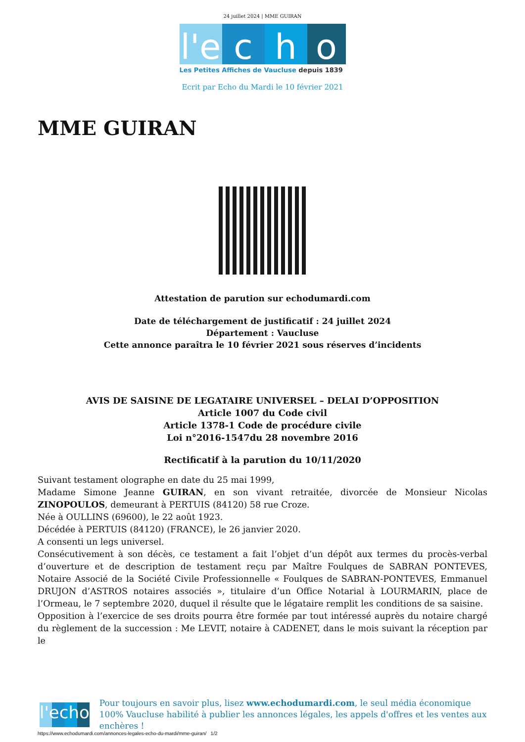24 juillet 2024 | MME GUIRAN
l'e
c h o
Les Petites Affiches de Vaucluse depuis 1839
Ecrit par Echo du Mardi le 10 février 2021
MME GUIRAN
Attestation de parution sur echodumardi.com
Date de téléchargement de justificatif : 24 juillet 2024
Département : Vaucluse
Cette annonce paraîtra le 10 février 2021 sous réserves d’incidents
AVIS DE SAISINE DE LEGATAIRE UNIVERSEL – DELAI D’OPPOSITION
Article 1007 du Code civil
Article 1378-1 Code de procédure civile
Loi n°2016-1547du 28 novembre 2016
Rectificatif à la parution du 10/11/2020
Suivant testament olographe en date du 25 mai 1999,
Madame Simone Jeanne GUIRAN, en son vivant retraitée, divorcée de Monsieur Nicolas ZINOPOULOS, demeurant à PERTUIS (84120) 58 rue Croze.
Née à OULLINS (69600), le 22 août 1923.
Décédée à PERTUIS (84120) (FRANCE), le 26 janvier 2020.
A consenti un legs universel.
Consécutivement à son décès, ce testament a fait l’objet d’un dépôt aux termes du procès-verbal d’ouverture et de description de testament reçu par Maître Foulques de SABRAN PONTEVES, Notaire Associé de la Société Civile Professionnelle « Foulques de SABRAN-PONTEVES, Emmanuel DRUJON d’ASTROS notaires associés », titulaire d’un Office Notarial à LOURMARIN, place de l’Ormeau, le 7 septembre 2020, duquel il résulte que le légataire remplit les conditions de sa saisine.
Opposition à l’exercice de ses droits pourra être formée par tout intéressé auprès du notaire chargé du règlement de la succession : Me LEVIT, notaire à CADENET, dans le mois suivant la réception par le
l'echo
Pour toujours en savoir plus, lisez www.echodumardi.com, le seul média économique 100% Vaucluse habilité à publier les annonces légales, les appels d'offres et les ventes aux enchères !
https://www.echodumardi.com/annonces-legales-echo-du-mardi/mme-guiran/ 1/2